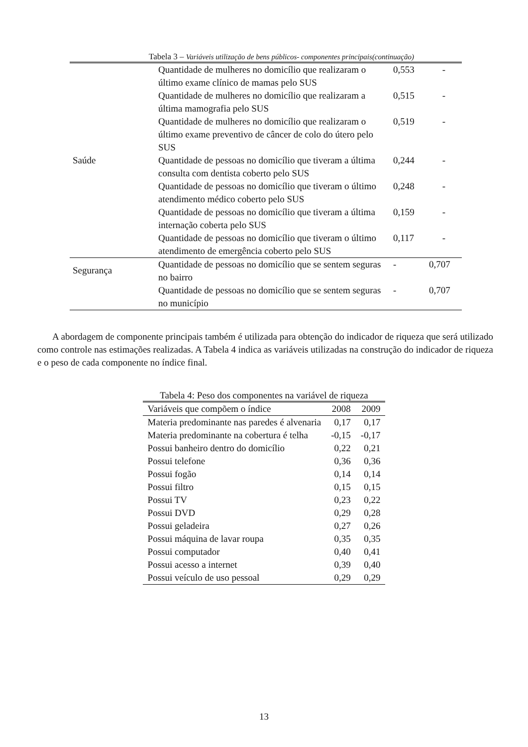Tabela 3 – Variáveis utilização de bens públicos- componentes principais(continuação)
| Saúde | Quantidade de mulheres no domicílio que realizaram o último exame clínico de mamas pelo SUS | 0,553 | - |
| | Quantidade de mulheres no domicílio que realizaram a última mamografia pelo SUS | 0,515 | - |
| | Quantidade de mulheres no domicílio que realizaram o último exame preventivo de câncer de colo do útero pelo SUS | 0,519 | - |
| | Quantidade de pessoas no domicílio que tiveram a última consulta com dentista coberto pelo SUS | 0,244 | - |
| | Quantidade de pessoas no domicílio que tiveram o último atendimento médico coberto pelo SUS | 0,248 | - |
| | Quantidade de pessoas no domicílio que tiveram a última internação coberta pelo SUS | 0,159 | - |
| | Quantidade de pessoas no domicílio que tiveram o último atendimento de emergência coberto pelo SUS | 0,117 | - |
| Segurança | Quantidade de pessoas no domicílio que se sentem seguras no bairro | - | 0,707 |
| | Quantidade de pessoas no domicílio que se sentem seguras no município | - | 0,707 |
A abordagem de componente principais também é utilizada para obtenção do indicador de riqueza que será utilizado como controle nas estimações realizadas. A Tabela 4 indica as variáveis utilizadas na construção do indicador de riqueza e o peso de cada componente no índice final.
Tabela 4: Peso dos componentes na variável de riqueza
| Variáveis que compõem o índice | 2008 | 2009 |
| --- | --- | --- |
| Materia predominante nas paredes é alvenaria | 0,17 | 0,17 |
| Materia predominante na cobertura é telha | -0,15 | -0,17 |
| Possui banheiro dentro do domicílio | 0,22 | 0,21 |
| Possui telefone | 0,36 | 0,36 |
| Possui fogão | 0,14 | 0,14 |
| Possui filtro | 0,15 | 0,15 |
| Possui TV | 0,23 | 0,22 |
| Possui DVD | 0,29 | 0,28 |
| Possui geladeira | 0,27 | 0,26 |
| Possui máquina de lavar roupa | 0,35 | 0,35 |
| Possui computador | 0,40 | 0,41 |
| Possui acesso a internet | 0,39 | 0,40 |
| Possui veículo de uso pessoal | 0,29 | 0,29 |
13